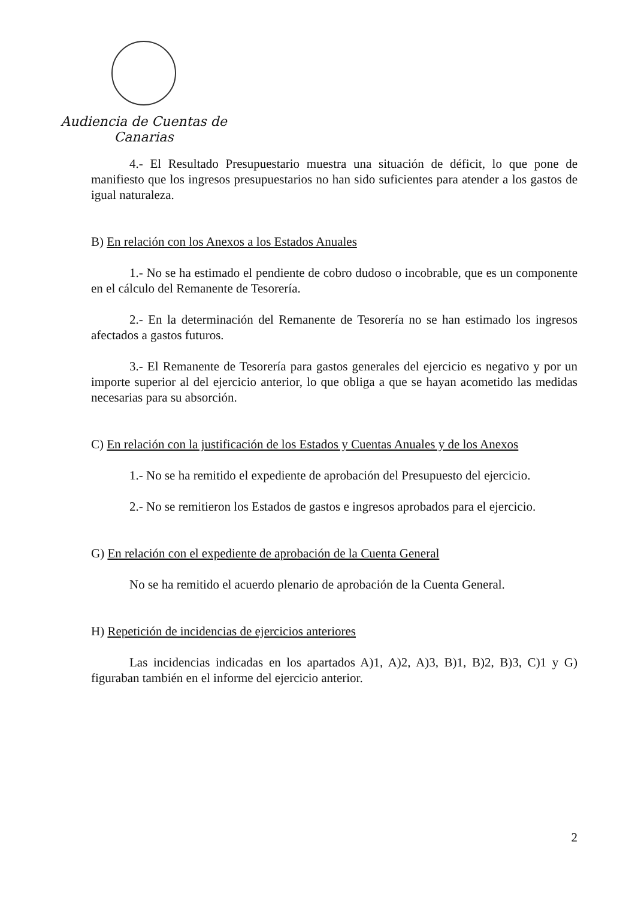Audiencia de Cuentas de Canarias
4.- El Resultado Presupuestario muestra una situación de déficit, lo que pone de manifiesto que los ingresos presupuestarios no han sido suficientes para atender a los gastos de igual naturaleza.
B) En relación con los Anexos a los Estados Anuales
1.- No se ha estimado el pendiente de cobro dudoso o incobrable, que es un componente en el cálculo del Remanente de Tesorería.
2.- En la determinación del Remanente de Tesorería no se han estimado los ingresos afectados a gastos futuros.
3.- El Remanente de Tesorería para gastos generales del ejercicio es negativo y por un importe superior al del ejercicio anterior, lo que obliga a que se hayan acometido las medidas necesarias para su absorción.
C) En relación con la justificación de los Estados y Cuentas Anuales y de los Anexos
1.- No se ha remitido el expediente de aprobación del Presupuesto del ejercicio.
2.- No se remitieron los Estados de gastos e ingresos aprobados para el ejercicio.
G) En relación con el expediente de aprobación de la Cuenta General
No se ha remitido el acuerdo plenario de aprobación de la Cuenta General.
H) Repetición de incidencias de ejercicios anteriores
Las incidencias indicadas en los apartados A)1, A)2, A)3, B)1, B)2, B)3, C)1 y G) figuraban también en el informe del ejercicio anterior.
2